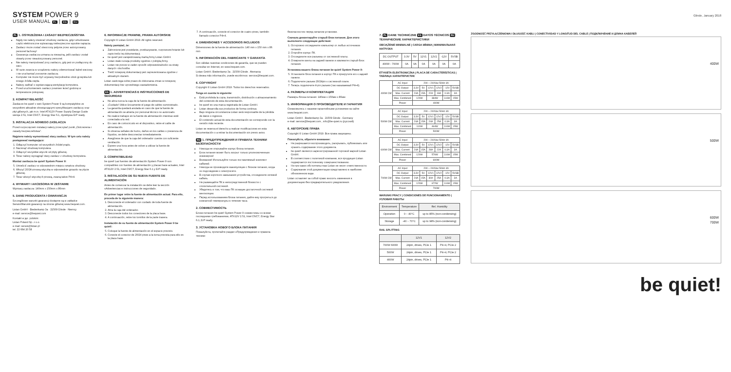SYSTEM POWER 9
USER MANUAL PL | ES | RU
Glinde, January 2018
PL 1. OSTRZEŻENIA I ZASADY BEZPIECZEŃSTWA
Nigdy nie należy otwierać obudowy zasilacza, gdyż wbudowane części elektroniczne wytwarzają niebezpieczne wysokie napięcia.
Zasilacz może zostać otworzony jedynie przez autoryzowany personel fachowy!
Gwarancja zasilacza uzmana za nieważną, jeśli zasilacz został otwarty przez nieautoryzowany personel.
Nie należy manipulować przy zasilaczu, gdy jest on podłączony do sieci.
W razie zwarcia w urządzeniu należy zdemontować kabel sieciowy i nie uruchamiać ponownie zasilacza.
Komputer nie może być używany bezpośrednio obok grzejnika lub innego źródła ciepła.
Należy zadbać o wystarczającą wentylację komputera.
Przed uruchomieniem zasilacz powinien leżeć godzinę w temperaturze pokojowej.
2. KOMPATYBILNOŚĆ
Zasilacze be quiet! z serii System Power 9 są kompatybilne ze wszystkimi aktualnie obowiązującymi specyfikacjami zasilaczy oraz płyt głównych, jak m.in. Intel ATX12V Power Supply Design Guide wersja 2.51, Intel C6/C7, Energy Star 6.1, dyrektywa ErP ready.
3. INSTALACJA NOWEGO ZASILACZA
Przed rozpoczęciem instalacji należy przeczytać punkt „Ostrzeżenia i zasady bezpieczeństwa”.
Najpierw należy wymontować stary zasilacz. W tym celu należy postępować następująco:
1. Odłączyć komputer od wszystkich źródeł prądu.
2. Nacisnąć obudowę komputera.
3. Odłączyć wszystkie wtyczki od płyty głównej.
4. Teraz należy wyciągnąć stary zasilacz z obudowy komputera.
Montaż zasilacza be quiet! System Power 9:
5. Umieścić zasilacz w odpowiednim miejscu wnętrza obudowy.
6. Włożyć 20/24-pinową wtyczkę w odpowiednie gniazdo na płycie głównej.
7. Teraz włożyć wtyczkę 4-pinową, zwaną także P4+4.
4. WYMIARY I AKCESORIA W ZESTAWIE
Wymiary zasilacza: 140mm x 150mm x 86mm
5. DANE PRODUCENTA I GWARANCJA
Szczegółowe warunki gwarancji dostępne są w zakładce Serwis/Warunki gwarancji na stronie głównej www.bequiet.com.
Listan GmbH · Biedenkamp 3a · 21509 Glinde · Niemcy
e-mail: service@bequiet.com
Kontakt w jęz. polskim:
Listan Poland Sp. z o.o.
e-mail: serwis@listan.pl
tel. 22 664 20 58
6. INFORMACJE PRAWNE, PRAWA AUTORSKIE
Copyright © Listan GmbH 2019. All rights reserved.
Należy pamiętać, że:
Zabronione jest powielanie, przekazywanie, rozpowszechnianie lub zapis treści tej dokumentacji.
be quiet! jest zarejestrowaną marką firmy Listan GmbH.
Listan stale rozwija produkty zgodnie z polityką firmy.
Listan nie ponosi w żaden sposób odpowiedzialności za straty danych i dochodów.
Treść niniejszej dokumentacji jest zaprezentowana zgodnie z aktualnym stanem.
Listan zastrzega sobie prawo do dokonania zmian w niniejszej dokumentacji bez uprzedniego zawiadomienia.
ES 1. ADVERTENCIAS E INSTRUCCIONES DE SEGURIDAD
No abra nunca la caja de la fuente de alimentación.
¡Cuidado! Utilice únicamente el juego de cables suministrado.
La garantía quedará anulada en caso de que la fuente de alimentación se abierta por personal técnico no autorizado.
No realice trabajos en la fuente de alimentación mientras esté conectada a la red.
En caso de cortocircuito en el dispositivo, retire el cable de alimentación.
Si observa señales de humo, daños en los cables o presencia de líquidos, se debe desconectar inmediatamente.
Asegúrese de que la caja del ordenador cuente con suficiente ventilación.
Espere una hora antes de volver a utilizar la fuente de alimentación.
2. COMPATIBILIDAD
be quiet! Las fuentes de alimentación System Power 9 son compatibles con fuentes de alimentación y placas base actuales, Intel ATX12V 2.51, Intel C6/C7, Energy Star 6.1 y ErP ready.
3. INSTALACIÓN DE SU NUEVA FUENTE DE ALIMENTACIÓN
Antes de comenzar la instalación se debe leer la sección «Advertencias e instrucciones de seguridad».
En primer lugar retire la fuente de alimentación actual. Para ello, proceda de la siguiente manera:
1. Desconecte el ordenador con cuidado de toda fuente de alimentación.
2. Abra la caja del ordenador.
3. Desconecte todos los conectores de la placa base.
4. A continuación, retire los tornillos de la parte trasera.
Instalación de su fuente de alimentación System Power 9 be quiet!:
5. Coloque la fuente de alimentación en el espacio previsto.
6. Conecte el conector de 20/24 pines a la toma prevista para ello en la placa base.
7. A continuación, conecte el conector de cuatro pines, también llamado conector P4+4.
4. DIMENSIONES Y ACCESORIOS INCLUIDOS
Dimensiones de la fuente de alimentación: 140 mm x 150 mm x 86 mm
5. INFORMACIÓN DEL FABRICANTE Y GARANTÍA
Son válidas nuestras condiciones de garantía, que se pueden consultar en Internet, en www.bequiet.com.
Listan GmbH. Biedenkamp 3a . 21509 Glinde . Alemania
Si desea más información, puede escribirnos: service@bequiet.com.
6. COPYRIGHT
Copyright © Listan GmbH 2019. Todos los derechos reservados.
Tenga en cuenta lo siguiente:
Está prohibida la copia, transmisión, distribución o almacenamiento del contenido de esta documentación.
be quiet! es una marca registrada de Listan GmbH.
Listan desarrolla sus productos de forma continua.
Bajo ninguna circunstancia Listan será responsable de la pérdida de datos o ingresos.
El contenido actual de esta documentación se corresponde con la versión más reciente.
Listan se reserva el derecho a realizar modificaciones en esta documentación o a retirar la documentación sin previo aviso.
RU 1. ПРЕДУПРЕЖДЕНИЯ И ПРАВИЛА ТЕХНИКИ БЕЗОПАСНОСТИ
Никогда не открывайте корпус блока питания.
Блок питания может быть вскрыт только уполномоченным инженером!
Внимание! Используйте только поставляемый комплект кабелей.
Никогда не производите манипуляции с блоком питания, когда он подсоединен к электросети.
В случае короткого замыкания устройства, отсоедините сетевой кабель.
Не размещайте ПК в непосредственной близости с отопительной системой.
Убедитесь в том, что ваш ПК оснащен достаточной системой вентиляции.
Перед использованием блока питания, дайте ему прогреться до комнатной температуры в течение часа.
2. СОВМЕСТИМОСТЬ
Блоки питания be quiet! System Power 9 совместимы со всеми последними требованиями, ATX12V 2.51, Intel C6/C7, Energy Star 6.1, ErP ready.
3. УСТАНОВКА НОВОГО БЛОКА ПИТАНИЯ
Пожалуйста, прочитайте раздел «Предупреждения и правила техники
безопасности» перед началом установки.
Сначала демонтируйте старый блок питания. Для этого выполните следующие действия:
1. Осторожно отсоедините компьютер от любых источников питания.
2. Откройте корпус ПК.
3. Отсоедините все разъемы от системной платы.
4. Отверните винты на задней панели и извлеките старый блок питания.
Установка вашего блока питания be quiet! System Power 9:
5. Установите блок питания в корпус ПК и прикрутите его к задней панели.
6. Подключите разъем 20/24pin к системной плате.
7. Теперь подключите 4-pin разъем (так называемый P4+4).
4. РАЗМЕРЫ И КОМПЛЕКТАЦИЯ
Размеры блока питания: 140мм x 150мм x 86мм
5. ИНФОРМАЦИЯ О ПРОИЗВОДИТЕЛЕ И ГАРАНТИЯ
Ознакомьтесь с нашими гарантийными условиями на сайте www.bequiet.com.
Listan GmbH . Biedenkamp 3a . 21509 Glinde . Germany
e-mail: service@bequiet.com , info@be-quiet.ru (русский)
6. АВТОРСКИЕ ПРАВА
Copyright © Listan GmbH 2019. Все права защищены.
Пожалуйста, обратите внимание:
Не разрешается воспроизводить, раскрывать, публиковать или хранить содержание этого документа.
be quiet! является зарегистрированной торговой маркой Listan GmbH.
В соответствии с политикой компании, вся продукция Listan подвергается постоянному совершенствованию.
Ни при каких обстоятельствах Listan не несет ответственности.
Содержание этой документации представлено в наиболее обновленном виде.
Listan оставляет за собой право вносить изменения в документацию без предварительного уведомления.
7. PL DANE TECHNICZNE ES DATOS TÉCNICOS RU ТЕХНИЧЕСКИЕ ХАРАКТЕРИСТИКИ
OBCIĄŻENIE MINIMALNE | CARGA MÍNIMA | МИНИМАЛЬНАЯ НАГРУЗКА
| DC OUTPUT | 3.3V | 5V | 12V1 | 12V2 | -12V | 5VSB |
| --- | --- | --- | --- | --- | --- | --- |
| 400W - 700W | 0A | 0A | 0A | 0A | 0A | 0A |
ETYKIETA ELEKTRONICZNA | PLACA DE CARACTERÍSTICAS | ТАБЛИЦА ХАРАКТЕРИСТИК
| 400W CM | AC Input | 200 ~ 240Vac 50Hz 4A | | | | | |
| | DC Output | 3.3V | 5V | 12V1 | 12V2 | -12V | 5VSB |
| | Max. Current | 24A | 15A | 22A | 18A | 0.3A | 3A |
| | Max. Combined | 120W | | 384W | | 3.6W | 15W |
| | Power | 400W | | | | | |
| 500W CM | AC Input | 200 ~ 240Vac 50Hz 4A | | | | | |
| | DC Output | 3.3V | 5V | 12V1 | 12V2 | -12V | 5VSB |
| | Max. Current | 24A | 15A | 24A | 25A | 0.3A | 3A |
| | Max. Combined | 110W | | 464W | | 3.6W | 15W |
| | Power | 500W | | | | | |
| 600W CM | AC Input | 200 ~ 240Vac 50Hz 4A | | | | | |
| | DC Output | 3.3V | 5V | 12V1 | 12V2 | -12V | 5VSB |
| | Max. Current | 24A | 15A | 28A | 22A | 0.3A | 3A |
| | Max. Combined | 120W | | 576W | | 3.6W | 15W |
| | Power | 600W | | | | | |
| 700W CM | AC Input | 200 ~ 240Vac 50Hz 4A | | | | | |
| | DC Output | 3.3V | 5V | 12V1 | 12V2 | -12V | 5VSB |
| | Max. Current | 24A | 15A | 30A | 25A | 0.3A | 3A |
| | Max. Combined | 120W | | 672W | | 3.6W | 15W |
| | Power | 700W | | | | | |
WARUNKI PRACY | CONDICIONES DE FUNCIONAMIENTO | УСЛОВИЯ РАБОТЫ
| Environment | Temperature | Rel. Humidity |
| --- | --- | --- |
| Operation | 0 ~ 40°C | up to 85% (non-condensing) |
| Storage | -40 ~ 70°C | up to 98% (non-condensing) |
RAIL SPLITTING
| | 12V1 | 12V2 |
| --- | --- | --- |
| 700W 600W | 24pin, drives, PCIe 1 | P4+4, PCIe 2 |
| 500W | 24pin, drives, PCIe 1 | P4+4, PCIe 2 |
| 400W | 24pin, drives, PCIe 1 | P4+4 |
ZGODNOŚĆ PRZYŁĄCZENIOWA I DŁUGOŚĆ KABLI | CONECTIVIDAD Y LONGITUD DEL CABLE | ПОДКЛЮЧЕНИЕ И ДЛИНА КАБЕЛЕЙ
400W
500W
600W
700W
be quiet!